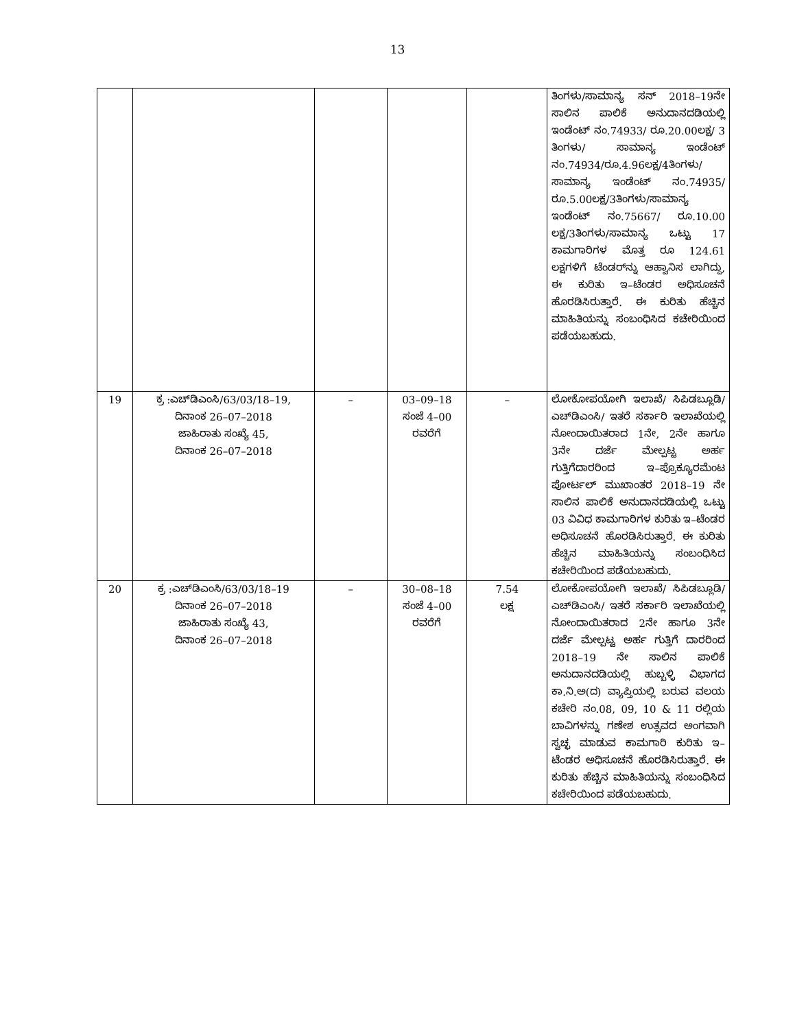13
| | | | | | ತಿಂಗಳು/ಸಾಮಾನ್ಯ ಸನ್ 2018–19ನೇ ಸಾಲಿನ ಪಾಲಿಕೆ ಅನುದಾನದಡಿಯಲ್ಲಿ ಇಂಡೆಂಟ್ ನಂ.74933/ ರೂ.20.00ಲಕ್ಷ/ 3 ತಿಂಗಳು/ ಸಾಮಾನ್ಯ ಇಂಡೆಂಟ್ ನಂ.74934/ರೂ.4.96ಲಕ್ಷ/4ತಿಂಗಳು/ ಸಾಮಾನ್ಯ ಇಂಡೆಂಟ್ ನಂ.74935/ ರೂ.5.00ಲಕ್ಷ/3ತಿಂಗಳು/ಸಾಮಾನ್ಯ ಇಂಡೆಂಟ್ ನಂ.75667/ ರೂ.10.00 ಲಕ್ಷ/3ತಿಂಗಳು/ಸಾಮಾನ್ಯ ಒಟ್ಟು 17 ಕಾಮಗಾರಿಗಳ ಮೊತ್ತ ರೂ 124.61 ಲಕ್ಷಗಳಿಗೆ ಟೆಂಡರ್‌ನ್ನು ಆಹ್ವಾನಿಸ ಲಾಗಿದ್ದು, ಈ ಕುರಿತು ಇ–ಟೆಂಡರ ಅಧಿಸೂಚನೆ ಹೊರಡಿಸಿರುತ್ತಾರೆ. ಈ ಕುರಿತು ಹೆಚ್ಚಿನ ಮಾಹಿತಿಯನ್ನು ಸಂಬಂಧಿಸಿದ ಕಚೇರಿಯಿಂದ ಪಡೆಯಬಹುದು. |
| 19 | ಕ್ರ :ಎಚ್‌ಡಿಎಂಸಿ/63/03/18–19, ದಿನಾಂಕ 26–07–2018 ಜಾಹಿರಾತು ಸಂಖ್ಯೆ 45, ದಿನಾಂಕ 26–07–2018 | – | 03–09–18 ಸಂಜೆ 4–00 ರವರೆಗೆ | – | ಲೋಕೋಪಯೋಗಿ ಇಲಾಖೆ/ ಸಿಪಿಡಬ್ಲೂಡಿ/ ಎಚ್‌ಡಿಎಂಸಿ/ ಇತರೆ ಸರ್ಕಾರಿ ಇಲಾಖೆಯಲ್ಲಿ ನೋಂದಾಯಿತರಾದ 1ನೇ, 2ನೇ ಹಾಗೂ 3ನೇ ದರ್ಜೆ ಮೇಲ್ಪಟ್ಟ ಅರ್ಹ ಗುತ್ತಿಗೆದಾರರಿಂದ ಇ–ಪ್ರೊಕ್ಯೂರಮೆಂಟ ಪೋರ್ಟಲ್ ಮುಖಾಂತರ 2018–19 ನೇ ಸಾಲಿನ ಪಾಲಿಕೆ ಅನುದಾನದಡಿಯಲ್ಲಿ ಒಟ್ಟು 03 ವಿವಿಧ ಕಾಮಗಾರಿಗಳ ಕುರಿತು ಇ–ಟೆಂಡರ ಅಧಿಸೂಚನೆ ಹೊರಡಿಸಿರುತ್ತಾರೆ. ಈ ಕುರಿತು ಹೆಚ್ಚಿನ ಮಾಹಿತಿಯನ್ನು ಸಂಬಂಧಿಸಿದ ಕಚೇರಿಯಿಂದ ಪಡೆಯಬಹುದು. |
| 20 | ಕ್ರ :ಎಚ್‌ಡಿಎಂಸಿ/63/03/18–19 ದಿನಾಂಕ 26–07–2018 ಜಾಹಿರಾತು ಸಂಖ್ಯೆ 43, ದಿನಾಂಕ 26–07–2018 | – | 30–08–18 ಸಂಜೆ 4–00 ರವರೆಗೆ | 7.54 ಲಕ್ಷ | ಲೋಕೋಪಯೋಗಿ ಇಲಾಖೆ/ ಸಿಪಿಡಬ್ಲೂಡಿ/ ಎಚ್‌ಡಿಎಂಸಿ/ ಇತರೆ ಸರ್ಕಾರಿ ಇಲಾಖೆಯಲ್ಲಿ ನೋಂದಾಯಿತರಾದ 2ನೇ ಹಾಗೂ 3ನೇ ದರ್ಜೆ ಮೇಲ್ಪಟ್ಟ ಅರ್ಹ ಗುತ್ತಿಗೆ ದಾರರಿಂದ 2018–19 ನೇ ಸಾಲಿನ ಪಾಲಿಕೆ ಅನುದಾನದಡಿಯಲ್ಲಿ ಹುಬ್ಬಳ್ಳಿ ವಿಭಾಗದ ಕಾ.ನಿ.ಅ(ದ) ವ್ಯಾಪ್ತಿಯಲ್ಲಿ ಬರುವ ವಲಯ ಕಚೇರಿ ನಂ.08, 09, 10 & 11 ರಲ್ಲಿಯ ಬಾವಿಗಳನ್ನು ಗಣೇಶ ಉತ್ಸವದ ಅಂಗವಾಗಿ ಸ್ವಚ್ಛ ಮಾಡುವ ಕಾಮಗಾರಿ ಕುರಿತು ಇ–ಟೆಂಡರ ಅಧಿಸೂಚನೆ ಹೊರಡಿಸಿರುತ್ತಾರೆ. ಈ ಕುರಿತು ಹೆಚ್ಚಿನ ಮಾಹಿತಿಯನ್ನು ಸಂಬಂಧಿಸಿದ ಕಚೇರಿಯಿಂದ ಪಡೆಯಬಹುದು. |